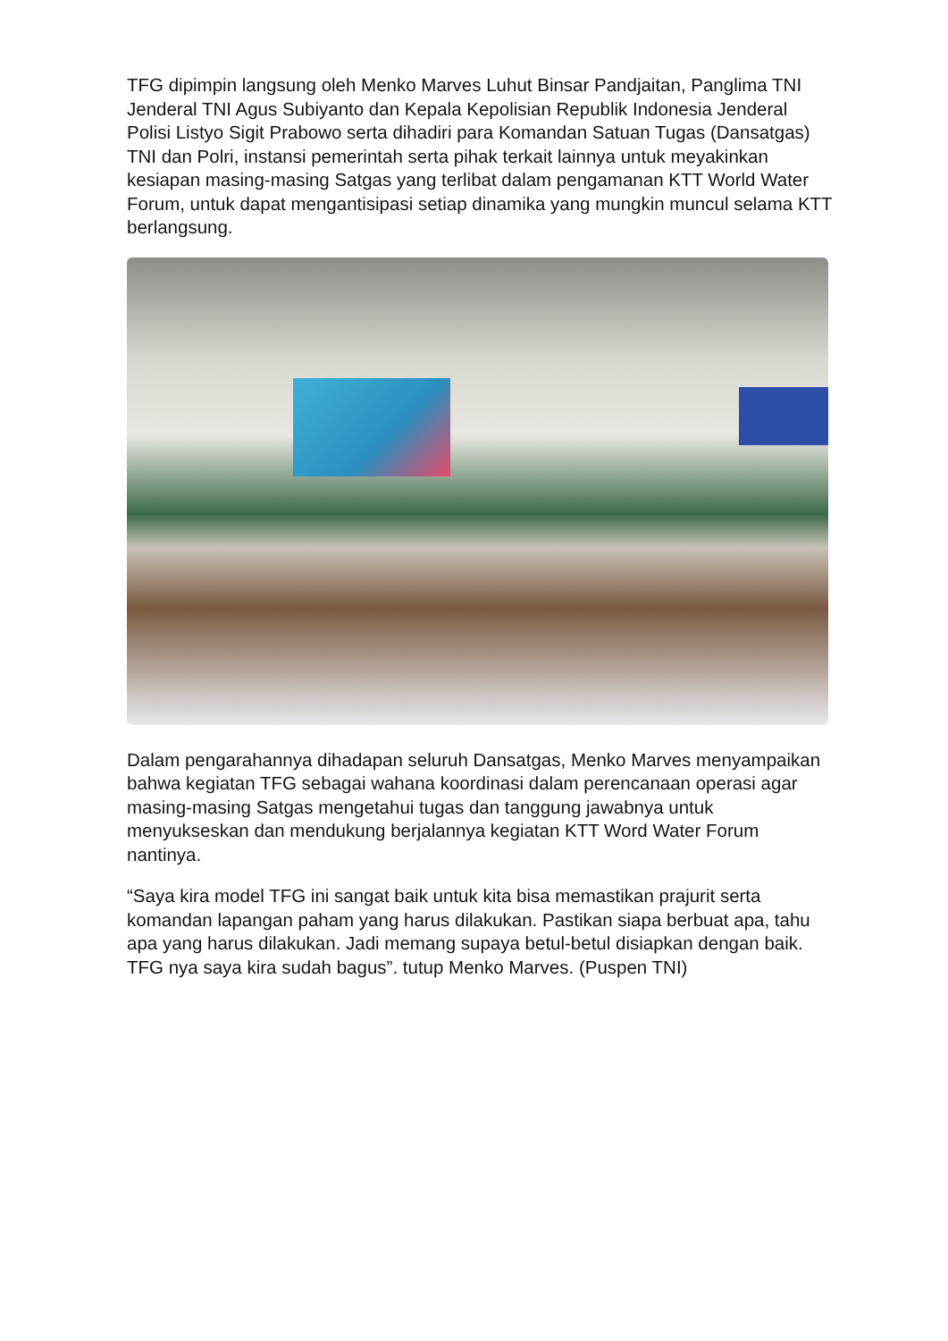TFG dipimpin langsung oleh Menko Marves Luhut Binsar Pandjaitan, Panglima TNI Jenderal TNI Agus Subiyanto dan Kepala Kepolisian Republik Indonesia Jenderal Polisi Listyo Sigit Prabowo serta dihadiri para Komandan Satuan Tugas (Dansatgas) TNI dan Polri, instansi pemerintah serta pihak terkait lainnya untuk meyakinkan kesiapan masing-masing Satgas yang terlibat dalam pengamanan KTT World Water Forum, untuk dapat mengantisipasi setiap dinamika yang mungkin muncul selama KTT berlangsung.
Dalam pengarahannya dihadapan seluruh Dansatgas, Menko Marves menyampaikan bahwa kegiatan TFG sebagai wahana koordinasi dalam perencanaan operasi agar masing-masing Satgas mengetahui tugas dan tanggung jawabnya untuk menyukseskan dan mendukung berjalannya kegiatan KTT Word Water Forum nantinya.
“Saya kira model TFG ini sangat baik untuk kita bisa memastikan prajurit serta komandan lapangan paham yang harus dilakukan. Pastikan siapa berbuat apa, tahu apa yang harus dilakukan. Jadi memang supaya betul-betul disiapkan dengan baik. TFG nya saya kira sudah bagus”. tutup Menko Marves. (Puspen TNI)